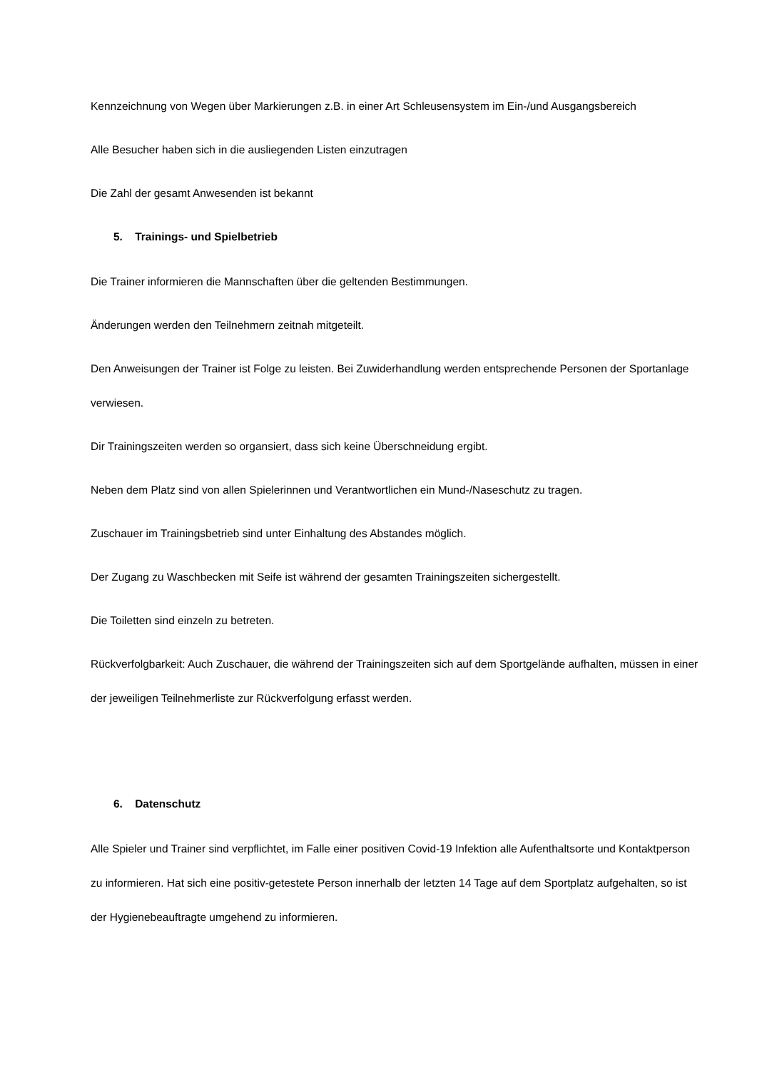Kennzeichnung von Wegen über Markierungen z.B. in einer Art Schleusensystem im Ein-/und Ausgangsbereich
Alle Besucher haben sich in die ausliegenden Listen einzutragen
Die Zahl der gesamt Anwesenden ist bekannt
5. Trainings- und Spielbetrieb
Die Trainer informieren die Mannschaften über die geltenden Bestimmungen.
Änderungen werden den Teilnehmern zeitnah mitgeteilt.
Den Anweisungen der Trainer ist Folge zu leisten. Bei Zuwiderhandlung werden entsprechende Personen der Sportanlage verwiesen.
Dir Trainingszeiten werden so organsiert, dass sich keine Überschneidung ergibt.
Neben dem Platz sind von allen Spielerinnen und Verantwortlichen ein Mund-/Naseschutz zu tragen.
Zuschauer im Trainingsbetrieb sind unter Einhaltung des Abstandes möglich.
Der Zugang zu Waschbecken mit Seife ist während der gesamten Trainingszeiten sichergestellt.
Die Toiletten sind einzeln zu betreten.
Rückverfolgbarkeit: Auch Zuschauer, die während der Trainingszeiten sich auf dem Sportgelände aufhalten, müssen in einer der jeweiligen Teilnehmerliste zur Rückverfolgung erfasst werden.
6. Datenschutz
Alle Spieler und Trainer sind verpflichtet, im Falle einer positiven Covid-19 Infektion alle Aufenthaltsorte und Kontaktperson zu informieren. Hat sich eine positiv-getestete Person innerhalb der letzten 14 Tage auf dem Sportplatz aufgehalten, so ist der Hygienebeauftragte umgehend zu informieren.